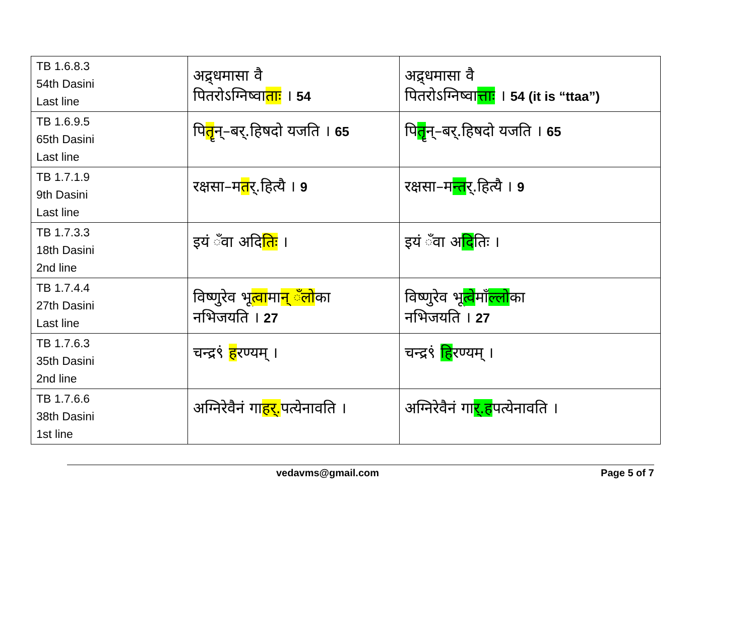| TB 1.6.8.3 54th Dasini Last line | अद्र्धमासा वै पितरोऽग्निष्वा ताः । 54 | अद्र्धमासा वै पितरोऽग्निष्वा त्ताः । 54 (it is “ttaa”) |
| TB 1.6.9.5 65th Dasini Last line | पि तॄ न्–बर्.हिषदो यजति । 65 | पि तॄ न्–बर्.हिषदो यजति । 65 |
| TB 1.7.1.9 9th Dasini Last line | रक्षसा–म त र्.हित्यै । 9 | रक्षसा–म न्त र्.हित्यै । 9 |
| TB 1.7.3.3 18th Dasini 2nd line | इयं ँवा अदि तिः । | इयं ँवा अ दि तिः । |
| TB 1.7.4.4 27th Dasini Last line | विष्णुरेव भू त्वा मा न् ँलो का नभिजयति । 27 | विष्णुरेव भू त्वे माँ ल्लो का नभिजयति । 27 |
| TB 1.7.6.3 35th Dasini 2nd line | चन्द्र९ं ह रण्यम् । | चन्द्र९ं हि रण्यम् । |
| TB 1.7.6.6 38th Dasini 1st line | अग्निरेवैनं गा हर्. पत्येनावति । | अग्निरेवैनं गा र्.ह पत्येनावति । |
vedavms@gmail.com Page 5 of 7